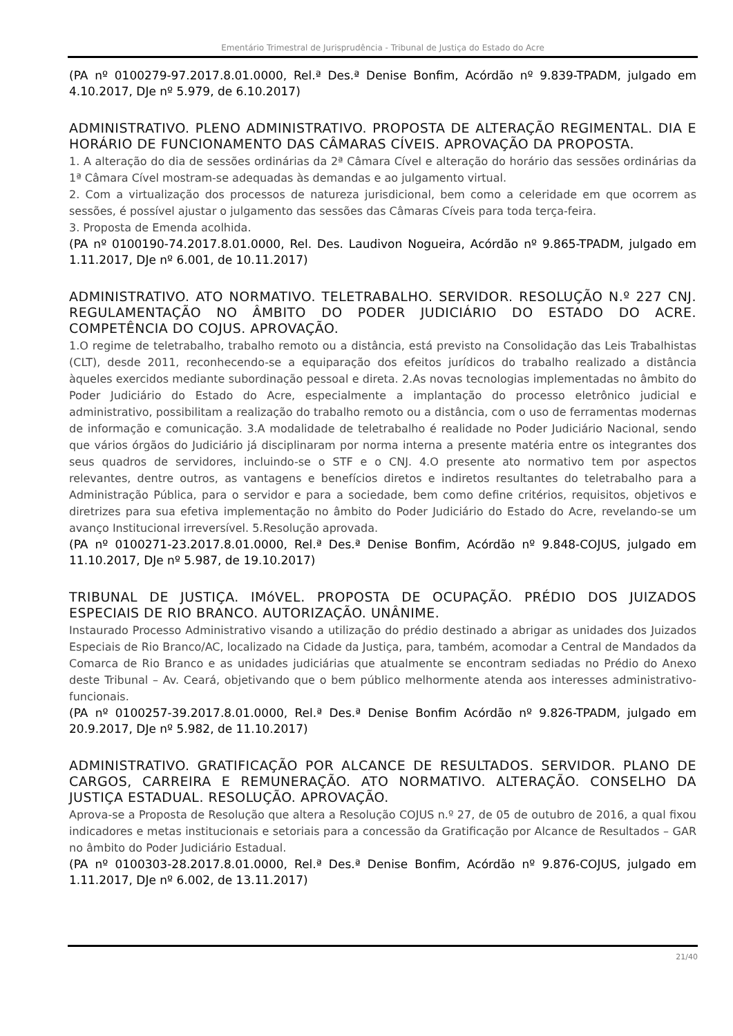Ementário Trimestral de Jurisprudência - Tribunal de Justiça do Estado do Acre
(PA nº 0100279-97.2017.8.01.0000, Rel.ª Des.ª Denise Bonfim, Acórdão nº 9.839-TPADM, julgado em 4.10.2017, DJe nº 5.979, de 6.10.2017)
ADMINISTRATIVO. PLENO ADMINISTRATIVO. PROPOSTA DE ALTERAÇÃO REGIMENTAL. DIA E HORÁRIO DE FUNCIONAMENTO DAS CÂMARAS CÍVEIS. APROVAÇÃO DA PROPOSTA.
1. A alteração do dia de sessões ordinárias da 2ª Câmara Cível e alteração do horário das sessões ordinárias da 1ª Câmara Cível mostram-se adequadas às demandas e ao julgamento virtual.
2. Com a virtualização dos processos de natureza jurisdicional, bem como a celeridade em que ocorrem as sessões, é possível ajustar o julgamento das sessões das Câmaras Cíveis para toda terça-feira.
3. Proposta de Emenda acolhida.
(PA nº 0100190-74.2017.8.01.0000, Rel. Des. Laudivon Nogueira, Acórdão nº 9.865-TPADM, julgado em 1.11.2017, DJe nº 6.001, de 10.11.2017)
ADMINISTRATIVO. ATO NORMATIVO. TELETRABALHO. SERVIDOR. RESOLUÇÃO N.º 227 CNJ. REGULAMENTAÇÃO NO ÂMBITO DO PODER JUDICIÁRIO DO ESTADO DO ACRE. COMPETÊNCIA DO COJUS. APROVAÇÃO.
1.O regime de teletrabalho, trabalho remoto ou a distância, está previsto na Consolidação das Leis Trabalhistas (CLT), desde 2011, reconhecendo-se a equiparação dos efeitos jurídicos do trabalho realizado a distância àqueles exercidos mediante subordinação pessoal e direta. 2.As novas tecnologias implementadas no âmbito do Poder Judiciário do Estado do Acre, especialmente a implantação do processo eletrônico judicial e administrativo, possibilitam a realização do trabalho remoto ou a distância, com o uso de ferramentas modernas de informação e comunicação. 3.A modalidade de teletrabalho é realidade no Poder Judiciário Nacional, sendo que vários órgãos do Judiciário já disciplinaram por norma interna a presente matéria entre os integrantes dos seus quadros de servidores, incluindo-se o STF e o CNJ. 4.O presente ato normativo tem por aspectos relevantes, dentre outros, as vantagens e benefícios diretos e indiretos resultantes do teletrabalho para a Administração Pública, para o servidor e para a sociedade, bem como define critérios, requisitos, objetivos e diretrizes para sua efetiva implementação no âmbito do Poder Judiciário do Estado do Acre, revelando-se um avanço Institucional irreversível. 5.Resolução aprovada.
(PA nº 0100271-23.2017.8.01.0000, Rel.ª Des.ª Denise Bonfim, Acórdão nº 9.848-COJUS, julgado em 11.10.2017, DJe nº 5.987, de 19.10.2017)
TRIBUNAL DE JUSTIÇA. IMóVEL. PROPOSTA DE OCUPAÇÃO. PRÉDIO DOS JUIZADOS ESPECIAIS DE RIO BRANCO. AUTORIZAÇÃO. UNÂNIME.
Instaurado Processo Administrativo visando a utilização do prédio destinado a abrigar as unidades dos Juizados Especiais de Rio Branco/AC, localizado na Cidade da Justiça, para, também, acomodar a Central de Mandados da Comarca de Rio Branco e as unidades judiciárias que atualmente se encontram sediadas no Prédio do Anexo deste Tribunal – Av. Ceará, objetivando que o bem público melhormente atenda aos interesses administrativo-funcionais.
(PA nº 0100257-39.2017.8.01.0000, Rel.ª Des.ª Denise Bonfim Acórdão nº 9.826-TPADM, julgado em 20.9.2017, DJe nº 5.982, de 11.10.2017)
ADMINISTRATIVO. GRATIFICAÇÃO POR ALCANCE DE RESULTADOS. SERVIDOR. PLANO DE CARGOS, CARREIRA E REMUNERAÇÃO. ATO NORMATIVO. ALTERAÇÃO. CONSELHO DA JUSTIÇA ESTADUAL. RESOLUÇÃO. APROVAÇÃO.
Aprova-se a Proposta de Resolução que altera a Resolução COJUS n.º 27, de 05 de outubro de 2016, a qual fixou indicadores e metas institucionais e setoriais para a concessão da Gratificação por Alcance de Resultados – GAR no âmbito do Poder Judiciário Estadual.
(PA nº 0100303-28.2017.8.01.0000, Rel.ª Des.ª Denise Bonfim, Acórdão nº 9.876-COJUS, julgado em 1.11.2017, DJe nº 6.002, de 13.11.2017)
21/40